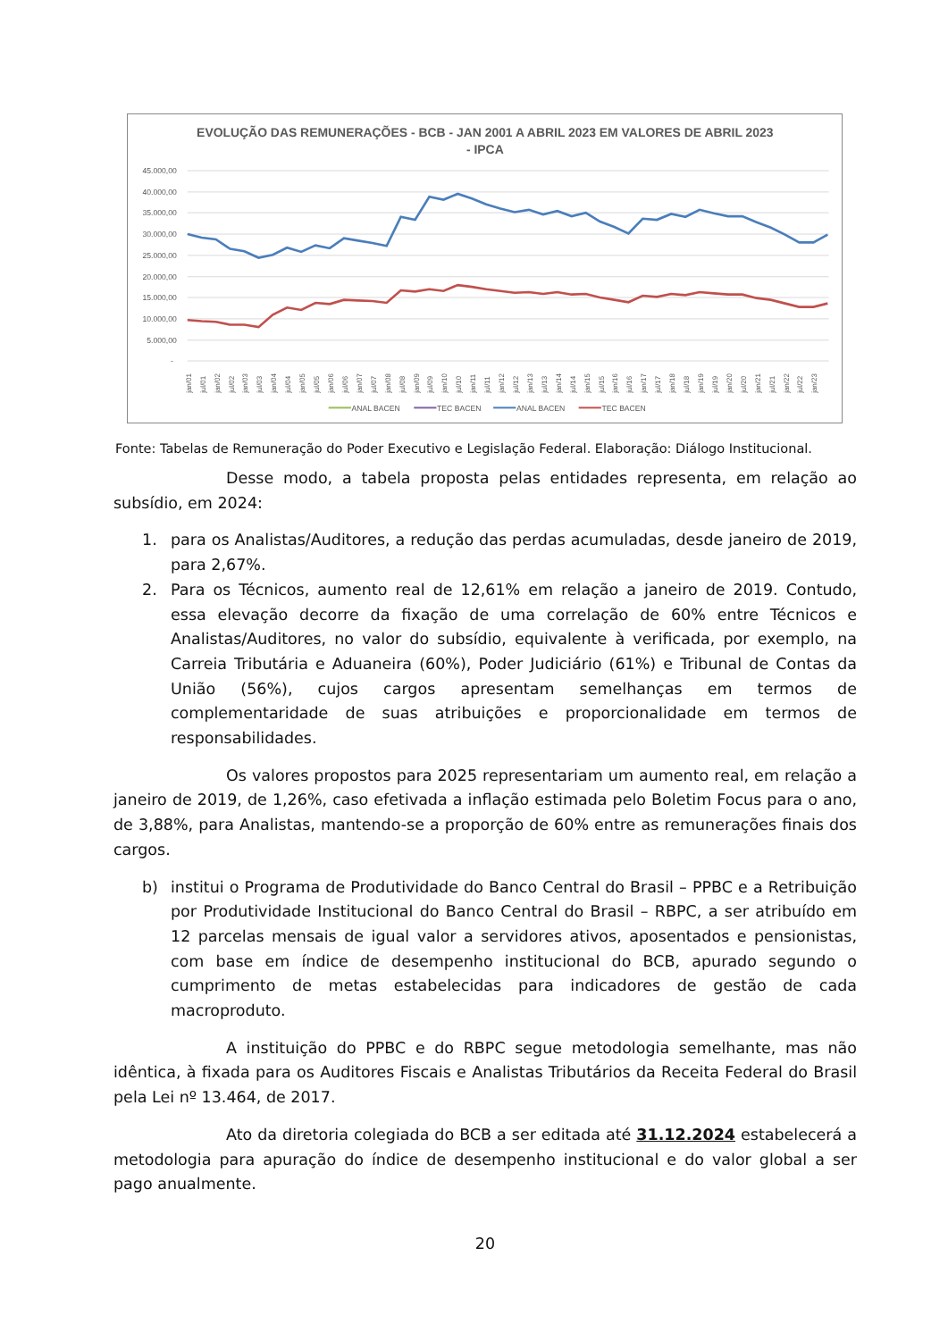EVOLUÇÃO DAS REMUNERAÇÕES - BCB - JAN 2001 A ABRIL 2023 EM VALORES DE ABRIL 2023
- IPCA
45.000,00
40.000,00
35.000,00
30.000,00
25.000,00
20.000,00
15.000,00
10.000,00
5.000,00
-
jan/01
jul/01
jan/02
jul/02
jan/03
jul/03
jan/04
jul/04
jan/05
jul/05
jan/06
jul/06
jan/07
jul/07
jan/08
jul/08
jan/09
jul/09
jan/10
jul/10
jan/11
jul/11
jan/12
jul/12
jan/13
jul/13
jan/14
jul/14
jan/15
jul/15
jan/16
jul/16
jan/17
jul/17
jan/18
jul/18
jan/19
jul/19
jan/20
jul/20
jan/21
jul/21
jan/22
jul/22
jan/23
ANAL BACEN
TEC BACEN
ANAL BACEN
TEC BACEN
Fonte: Tabelas de Remuneração do Poder Executivo e Legislação Federal. Elaboração: Diálogo Institucional.
Desse modo, a tabela proposta pelas entidades representa, em relação ao subsídio, em 2024:
1. para os Analistas/Auditores, a redução das perdas acumuladas, desde janeiro de 2019, para 2,67%.
2. Para os Técnicos, aumento real de 12,61% em relação a janeiro de 2019. Contudo, essa elevação decorre da fixação de uma correlação de 60% entre Técnicos e Analistas/Auditores, no valor do subsídio, equivalente à verificada, por exemplo, na Carreia Tributária e Aduaneira (60%), Poder Judiciário (61%) e Tribunal de Contas da União (56%), cujos cargos apresentam semelhanças em termos de complementaridade de suas atribuições e proporcionalidade em termos de responsabilidades.
Os valores propostos para 2025 representariam um aumento real, em relação a janeiro de 2019, de 1,26%, caso efetivada a inflação estimada pelo Boletim Focus para o ano, de 3,88%, para Analistas, mantendo-se a proporção de 60% entre as remunerações finais dos cargos.
b) institui o Programa de Produtividade do Banco Central do Brasil – PPBC e a Retribuição por Produtividade Institucional do Banco Central do Brasil – RBPC, a ser atribuído em 12 parcelas mensais de igual valor a servidores ativos, aposentados e pensionistas, com base em índice de desempenho institucional do BCB, apurado segundo o cumprimento de metas estabelecidas para indicadores de gestão de cada macroproduto.
A instituição do PPBC e do RBPC segue metodologia semelhante, mas não idêntica, à fixada para os Auditores Fiscais e Analistas Tributários da Receita Federal do Brasil pela Lei nº 13.464, de 2017.
Ato da diretoria colegiada do BCB a ser editada até 31.12.2024 estabelecerá a metodologia para apuração do índice de desempenho institucional e do valor global a ser pago anualmente.
20